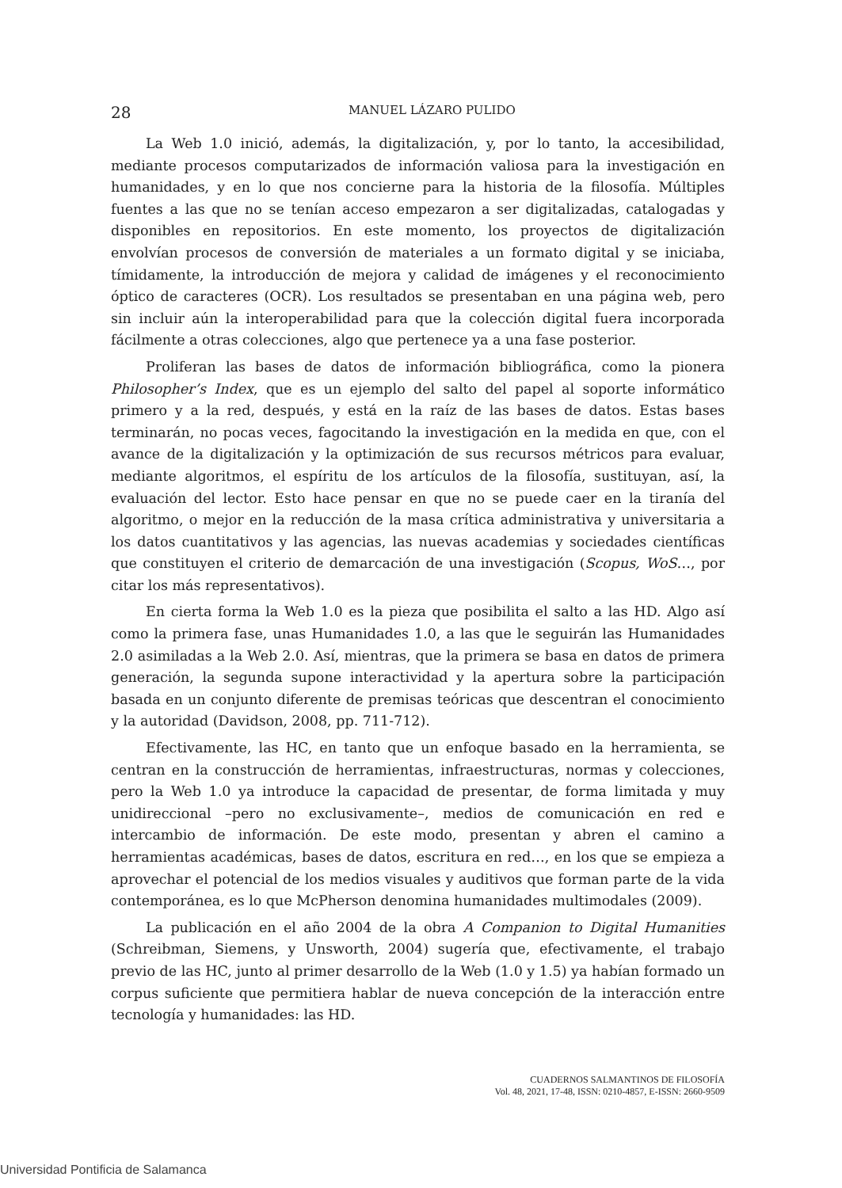28 MANUEL LÁZARO PULIDO
La Web 1.0 inició, además, la digitalización, y, por lo tanto, la accesibilidad, mediante procesos computarizados de información valiosa para la investigación en humanidades, y en lo que nos concierne para la historia de la filosofía. Múltiples fuentes a las que no se tenían acceso empezaron a ser digitalizadas, catalogadas y disponibles en repositorios. En este momento, los proyectos de digitalización envolvían procesos de conversión de materiales a un formato digital y se iniciaba, tímidamente, la introducción de mejora y calidad de imágenes y el reconocimiento óptico de caracteres (OCR). Los resultados se presentaban en una página web, pero sin incluir aún la interoperabilidad para que la colección digital fuera incorporada fácilmente a otras colecciones, algo que pertenece ya a una fase posterior.
Proliferan las bases de datos de información bibliográfica, como la pionera Philosopher’s Index, que es un ejemplo del salto del papel al soporte informático primero y a la red, después, y está en la raíz de las bases de datos. Estas bases terminarán, no pocas veces, fagocitando la investigación en la medida en que, con el avance de la digitalización y la optimización de sus recursos métricos para evaluar, mediante algoritmos, el espíritu de los artículos de la filosofía, sustituyan, así, la evaluación del lector. Esto hace pensar en que no se puede caer en la tiranía del algoritmo, o mejor en la reducción de la masa crítica administrativa y universitaria a los datos cuantitativos y las agencias, las nuevas academias y sociedades científicas que constituyen el criterio de demarcación de una investigación (Scopus, WoS…, por citar los más representativos).
En cierta forma la Web 1.0 es la pieza que posibilita el salto a las HD. Algo así como la primera fase, unas Humanidades 1.0, a las que le seguirán las Humanidades 2.0 asimiladas a la Web 2.0. Así, mientras, que la primera se basa en datos de primera generación, la segunda supone interactividad y la apertura sobre la participación basada en un conjunto diferente de premisas teóricas que descentran el conocimiento y la autoridad (Davidson, 2008, pp. 711-712).
Efectivamente, las HC, en tanto que un enfoque basado en la herramienta, se centran en la construcción de herramientas, infraestructuras, normas y colecciones, pero la Web 1.0 ya introduce la capacidad de presentar, de forma limitada y muy unidireccional –pero no exclusivamente–, medios de comunicación en red e intercambio de información. De este modo, presentan y abren el camino a herramientas académicas, bases de datos, escritura en red…, en los que se empieza a aprovechar el potencial de los medios visuales y auditivos que forman parte de la vida contemporánea, es lo que McPherson denomina humanidades multimodales (2009).
La publicación en el año 2004 de la obra A Companion to Digital Humanities (Schreibman, Siemens, y Unsworth, 2004) sugería que, efectivamente, el trabajo previo de las HC, junto al primer desarrollo de la Web (1.0 y 1.5) ya habían formado un corpus suficiente que permitiera hablar de nueva concepción de la interacción entre tecnología y humanidades: las HD.
CUADERNOS SALMANTINOS DE FILOSOFÍA
Vol. 48, 2021, 17-48, ISSN: 0210-4857, E-ISSN: 2660-9509
Universidad Pontificia de Salamanca